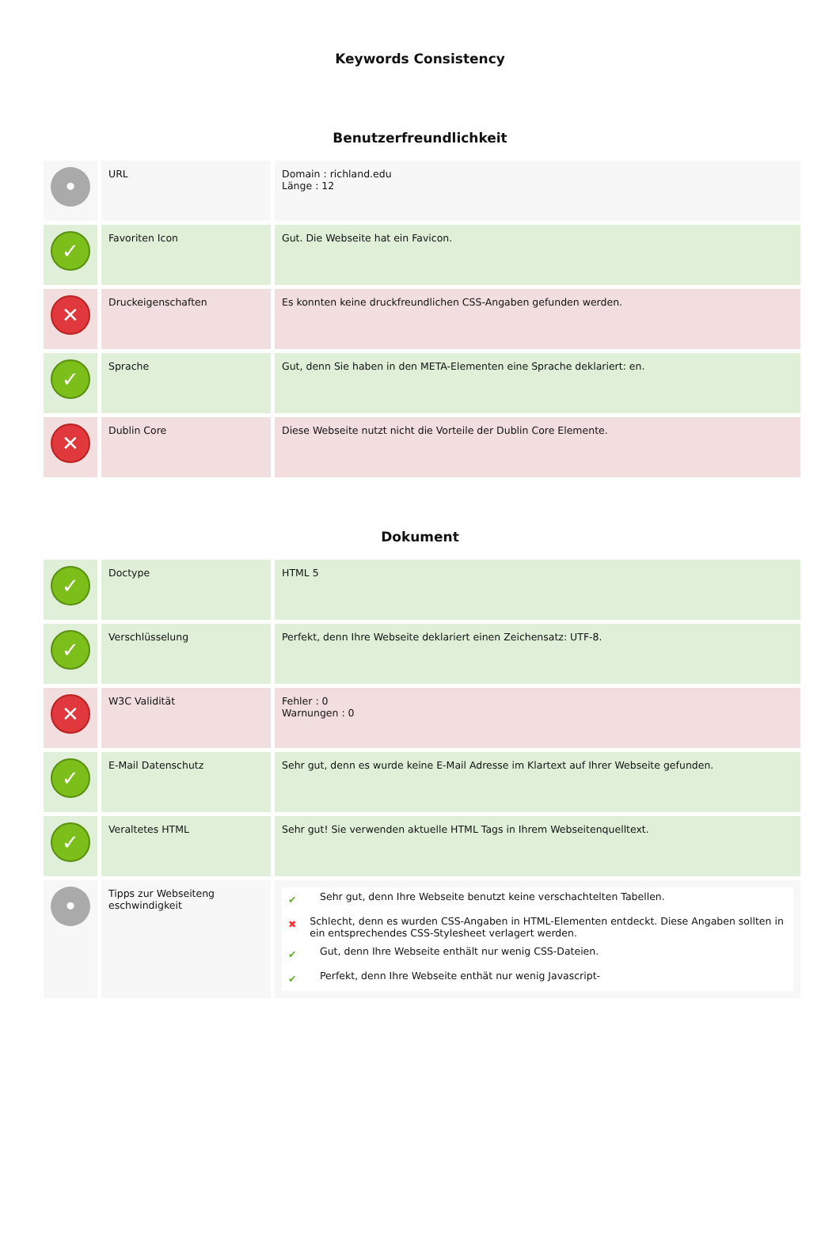Keywords Consistency
Benutzerfreundlichkeit
| • | URL | Domain : richland.edu Länge : 12 |
| ✓ | Favoriten Icon | Gut. Die Webseite hat ein Favicon. |
| ✕ | Druckeigenschaften | Es konnten keine druckfreundlichen CSS-Angaben gefunden werden. |
| ✓ | Sprache | Gut, denn Sie haben in den META-Elementen eine Sprache deklariert: en. |
| ✕ | Dublin Core | Diese Webseite nutzt nicht die Vorteile der Dublin Core Elemente. |
Dokument
| ✓ | Doctype | HTML 5 |
| ✓ | Verschlüsselung | Perfekt, denn Ihre Webseite deklariert einen Zeichensatz: UTF-8. |
| ✕ | W3C Validität | Fehler : 0 Warnungen : 0 |
| ✓ | E-Mail Datenschutz | Sehr gut, denn es wurde keine E-Mail Adresse im Klartext auf Ihrer Webseite gefunden. |
| ✓ | Veraltetes HTML | Sehr gut! Sie verwenden aktuelle HTML Tags in Ihrem Webseitenquelltext. |
| • | Tipps zur Webseiteng eschwindigkeit | ✔ Sehr gut, denn Ihre Webseite benutzt keine verschachtelten Tabellen. ✖ Schlecht, denn es wurden CSS-Angaben in HTML-Elementen entdeckt. Diese Angaben sollten in ein entsprechendes CSS-Stylesheet verlagert werden. ✔ Gut, denn Ihre Webseite enthält nur wenig CSS-Dateien. ✔ Perfekt, denn Ihre Webseite enthät nur wenig Javascript- |